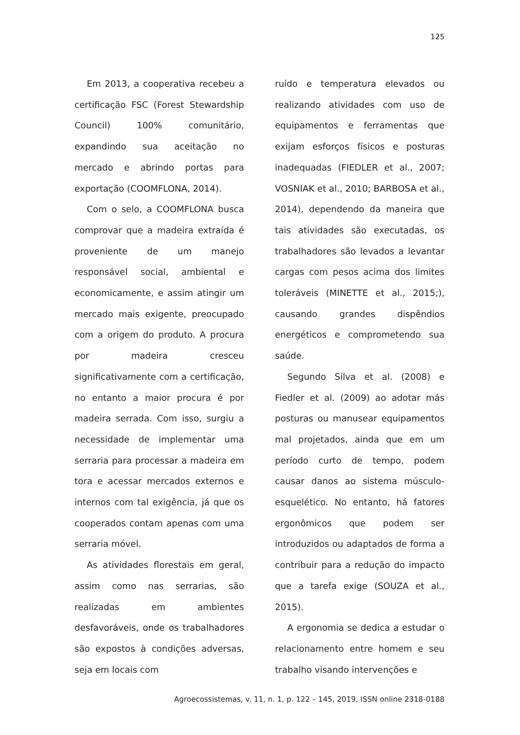125
Em 2013, a cooperativa recebeu a certificação FSC (Forest Stewardship Council) 100% comunitário, expandindo sua aceitação no mercado e abrindo portas para exportação (COOMFLONA, 2014).
Com o selo, a COOMFLONA busca comprovar que a madeira extraída é proveniente de um manejo responsável social, ambiental e economicamente, e assim atingir um mercado mais exigente, preocupado com a origem do produto. A procura por madeira cresceu significativamente com a certificação, no entanto a maior procura é por madeira serrada. Com isso, surgiu a necessidade de implementar uma serraria para processar a madeira em tora e acessar mercados externos e internos com tal exigência, já que os cooperados contam apenas com uma serraria móvel.
As atividades florestais em geral, assim como nas serrarias, são realizadas em ambientes desfavoráveis, onde os trabalhadores são expostos à condições adversas, seja em locais com
ruído e temperatura elevados ou realizando atividades com uso de equipamentos e ferramentas que exijam esforços físicos e posturas inadequadas (FIEDLER et al., 2007; VOSNIAK et al., 2010; BARBOSA et al., 2014), dependendo da maneira que tais atividades são executadas, os trabalhadores são levados a levantar cargas com pesos acima dos limites toleráveis (MINETTE et al., 2015;), causando grandes dispêndios energéticos e comprometendo sua saúde.
Segundo Silva et al. (2008) e Fiedler et al. (2009) ao adotar más posturas ou manusear equipamentos mal projetados, ainda que em um período curto de tempo, podem causar danos ao sistema músculo-esquelético. No entanto, há fatores ergonômicos que podem ser introduzidos ou adaptados de forma a contribuir para a redução do impacto que a tarefa exige (SOUZA et al., 2015).
A ergonomia se dedica a estudar o relacionamento entre homem e seu trabalho visando intervenções e
Agroecossistemas, v. 11, n. 1, p. 122 – 145, 2019, ISSN online 2318-0188